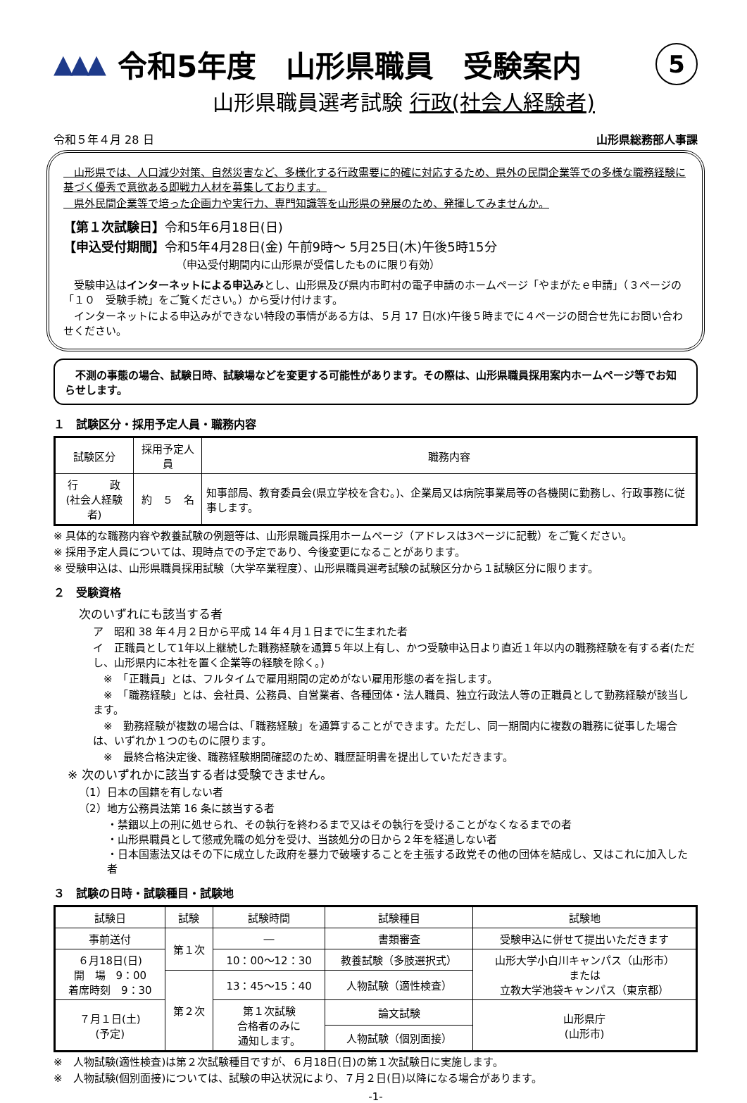▲▲▲
令和5年度　山形県職員　受験案内
5
山形県職員選考試験 行政(社会人経験者)
令和５年４月 28 日 山形県総務部人事課
　山形県では、人口減少対策、自然災害など、多様化する行政需要に的確に対応するため、県外の民間企業等での多様な職務経験に基づく優秀で意欲ある即戦力人材を募集しております。
　県外民間企業等で培った企画力や実行力、専門知識等を山形県の発展のため、発揮してみませんか。
【第１次試験日】令和5年6月18日(日)
【申込受付期間】令和5年4月28日(金) 午前9時～ 5月25日(木)午後5時15分
（申込受付期間内に山形県が受信したものに限り有効）
　受験申込はインターネットによる申込みとし、山形県及び県内市町村の電子申請のホームページ「やまがたｅ申請」（３ページの「１０　受験手続」をご覧ください。）から受け付けます。
　インターネットによる申込みができない特段の事情がある方は、５月 17 日(水)午後５時までに４ページの問合せ先にお問い合わせください。
　不測の事態の場合、試験日時、試験場などを変更する可能性があります。その際は、山形県職員採用案内ホームページ等でお知らせします。
１　試験区分・採用予定人員・職務内容
| 試験区分 | 採用予定人員 | 職務内容 |
| --- | --- | --- |
| 行 政 (社会人経験者) | 約 ５ 名 | 知事部局、教育委員会(県立学校を含む。)、企業局又は病院事業局等の各機関に勤務し、行政事務に従事します。 |
※ 具体的な職務内容や教養試験の例題等は、山形県職員採用ホームページ（アドレスは3ページに記載）をご覧ください。
※ 採用予定人員については、現時点での予定であり、今後変更になることがあります。
※ 受験申込は、山形県職員採用試験（大学卒業程度）、山形県職員選考試験の試験区分から１試験区分に限ります。
２　受験資格
次のいずれにも該当する者
ア　昭和 38 年４月２日から平成 14 年４月１日までに生まれた者
イ　正職員として1年以上継続した職務経験を通算５年以上有し、かつ受験申込日より直近１年以内の職務経験を有する者(ただし、山形県内に本社を置く企業等の経験を除く。)
　※　「正職員」とは、フルタイムで雇用期間の定めがない雇用形態の者を指します。
　※　「職務経験」とは、会社員、公務員、自営業者、各種団体・法人職員、独立行政法人等の正職員として勤務経験が該当します。
　※　勤務経験が複数の場合は、「職務経験」を通算することができます。ただし、同一期間内に複数の職務に従事した場合は、いずれか１つのものに限ります。
　※　最終合格決定後、職務経験期間確認のため、職歴証明書を提出していただきます。
※ 次のいずれかに該当する者は受験できません。
（1）日本の国籍を有しない者
（2）地方公務員法第 16 条に該当する者
・禁錮以上の刑に処せられ、その執行を終わるまで又はその執行を受けることがなくなるまでの者
・山形県職員として懲戒免職の処分を受け、当該処分の日から２年を経過しない者
・日本国憲法又はその下に成立した政府を暴力で破壊することを主張する政党その他の団体を結成し、又はこれに加入した者
３　試験の日時・試験種目・試験地
| 試験日 | 試験 | 試験時間 | 試験種目 | 試験地 |
| --- | --- | --- | --- | --- |
| 事前送付 | 第１次 | ― | 書類審査 | 受験申込に併せて提出いただきます |
| ６月18日(日) 開 場 9：00 着席時刻 9：30 | | 10：00～12：30 | 教養試験（多肢選択式） | 山形大学小白川キャンパス（山形市） または 立教大学池袋キャンパス（東京都） |
| | 第２次 | 13：45～15：40 | 人物試験（適性検査） | |
| ７月１日(土) (予定) | | 第１次試験 合格者のみに 通知します。 | 論文試験 | 山形県庁 (山形市) |
| | | | 人物試験（個別面接） | |
※　人物試験(適性検査)は第２次試験種目ですが、６月18日(日)の第１次試験日に実施します。
※　人物試験(個別面接)については、試験の申込状況により、７月２日(日)以降になる場合があります。
-1-